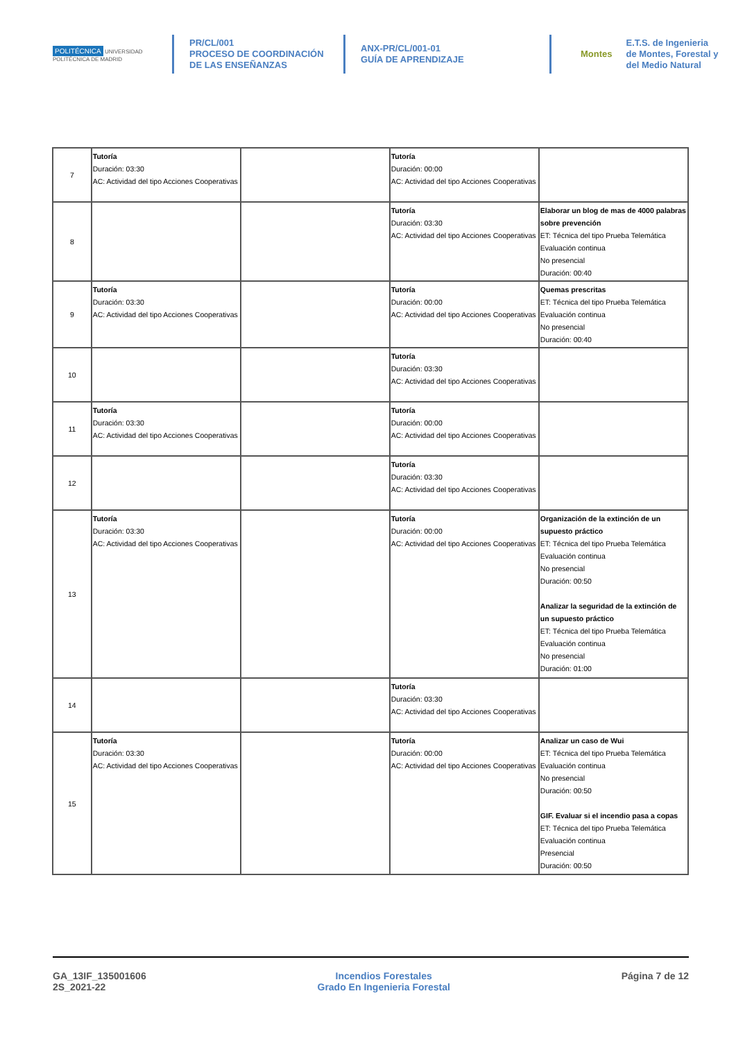POLITÉCNICA UNIVERSIDAD POLITÉCNICA DE MADRID
PR/CL/001
PROCESO DE COORDINACIÓN DE LAS ENSEÑANZAS
ANX-PR/CL/001-01
GUÍA DE APRENDIZAJE
Montes
E.T.S. de Ingenieria de Montes, Forestal y del Medio Natural
| 7 | Tutoría Duración: 03:30 AC: Actividad del tipo Acciones Cooperativas | | Tutoría Duración: 00:00 AC: Actividad del tipo Acciones Cooperativas | |
| 8 | | | Tutoría Duración: 03:30 AC: Actividad del tipo Acciones Cooperativas | Elaborar un blog de mas de 4000 palabras sobre prevención ET: Técnica del tipo Prueba Telemática Evaluación continua No presencial Duración: 00:40 |
| 9 | Tutoría Duración: 03:30 AC: Actividad del tipo Acciones Cooperativas | | Tutoría Duración: 00:00 AC: Actividad del tipo Acciones Cooperativas | Quemas prescritas ET: Técnica del tipo Prueba Telemática Evaluación continua No presencial Duración: 00:40 |
| 10 | | | Tutoría Duración: 03:30 AC: Actividad del tipo Acciones Cooperativas | |
| 11 | Tutoría Duración: 03:30 AC: Actividad del tipo Acciones Cooperativas | | Tutoría Duración: 00:00 AC: Actividad del tipo Acciones Cooperativas | |
| 12 | | | Tutoría Duración: 03:30 AC: Actividad del tipo Acciones Cooperativas | |
| 13 | Tutoría Duración: 03:30 AC: Actividad del tipo Acciones Cooperativas | | Tutoría Duración: 00:00 AC: Actividad del tipo Acciones Cooperativas | Organización de la extinción de un supuesto práctico ET: Técnica del tipo Prueba Telemática Evaluación continua No presencial Duración: 00:50 Analizar la seguridad de la extinción de un supuesto práctico ET: Técnica del tipo Prueba Telemática Evaluación continua No presencial Duración: 01:00 |
| 14 | | | Tutoría Duración: 03:30 AC: Actividad del tipo Acciones Cooperativas | |
| 15 | Tutoría Duración: 03:30 AC: Actividad del tipo Acciones Cooperativas | | Tutoría Duración: 00:00 AC: Actividad del tipo Acciones Cooperativas | Analizar un caso de Wui ET: Técnica del tipo Prueba Telemática Evaluación continua No presencial Duración: 00:50 GIF. Evaluar si el incendio pasa a copas ET: Técnica del tipo Prueba Telemática Evaluación continua Presencial Duración: 00:50 |
GA_13IF_135001606
2S_2021-22
Incendios Forestales
Grado En Ingenieria Forestal
Página 7 de 12